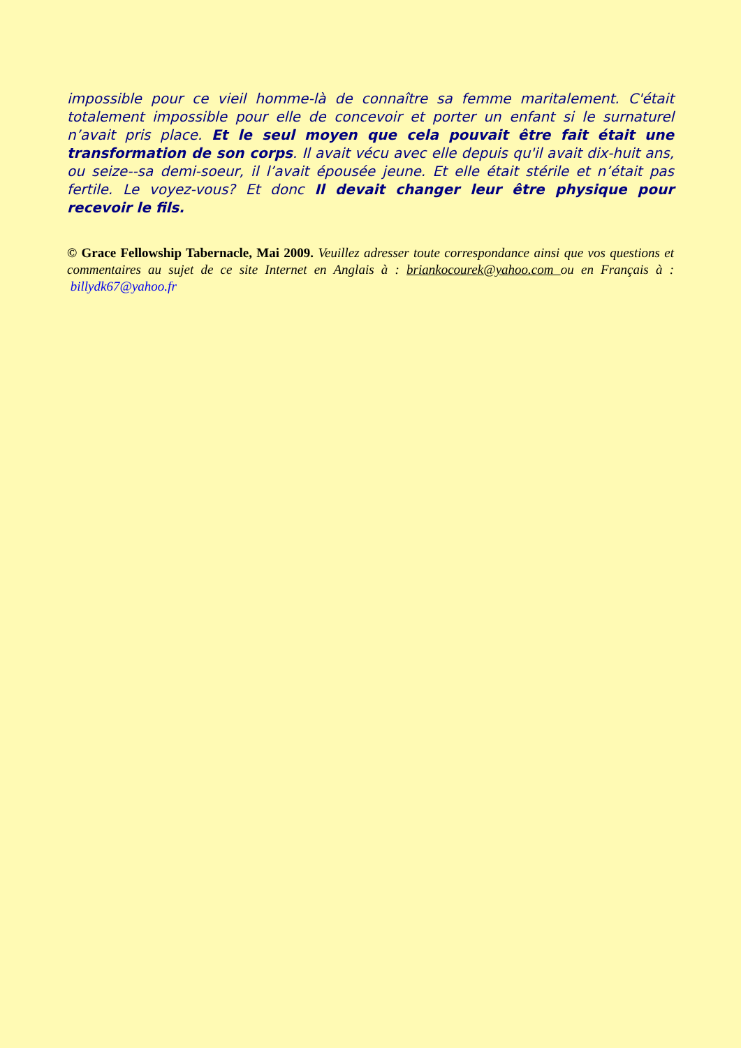impossible pour ce vieil homme-là de connaître sa femme maritalement. C'était totalement impossible pour elle de concevoir et porter un enfant si le surnaturel n’avait pris place. Et le seul moyen que cela pouvait être fait était une transformation de son corps. Il avait vécu avec elle depuis qu'il avait dix-huit ans, ou seize--sa demi-soeur, il l’avait épousée jeune. Et elle était stérile et n’était pas fertile. Le voyez-vous? Et donc Il devait changer leur être physique pour recevoir le fils.
© Grace Fellowship Tabernacle, Mai 2009. Veuillez adresser toute correspondance ainsi que vos questions et commentaires au sujet de ce site Internet en Anglais à : briankocourek@yahoo.com ou en Français à : billydk67@yahoo.fr